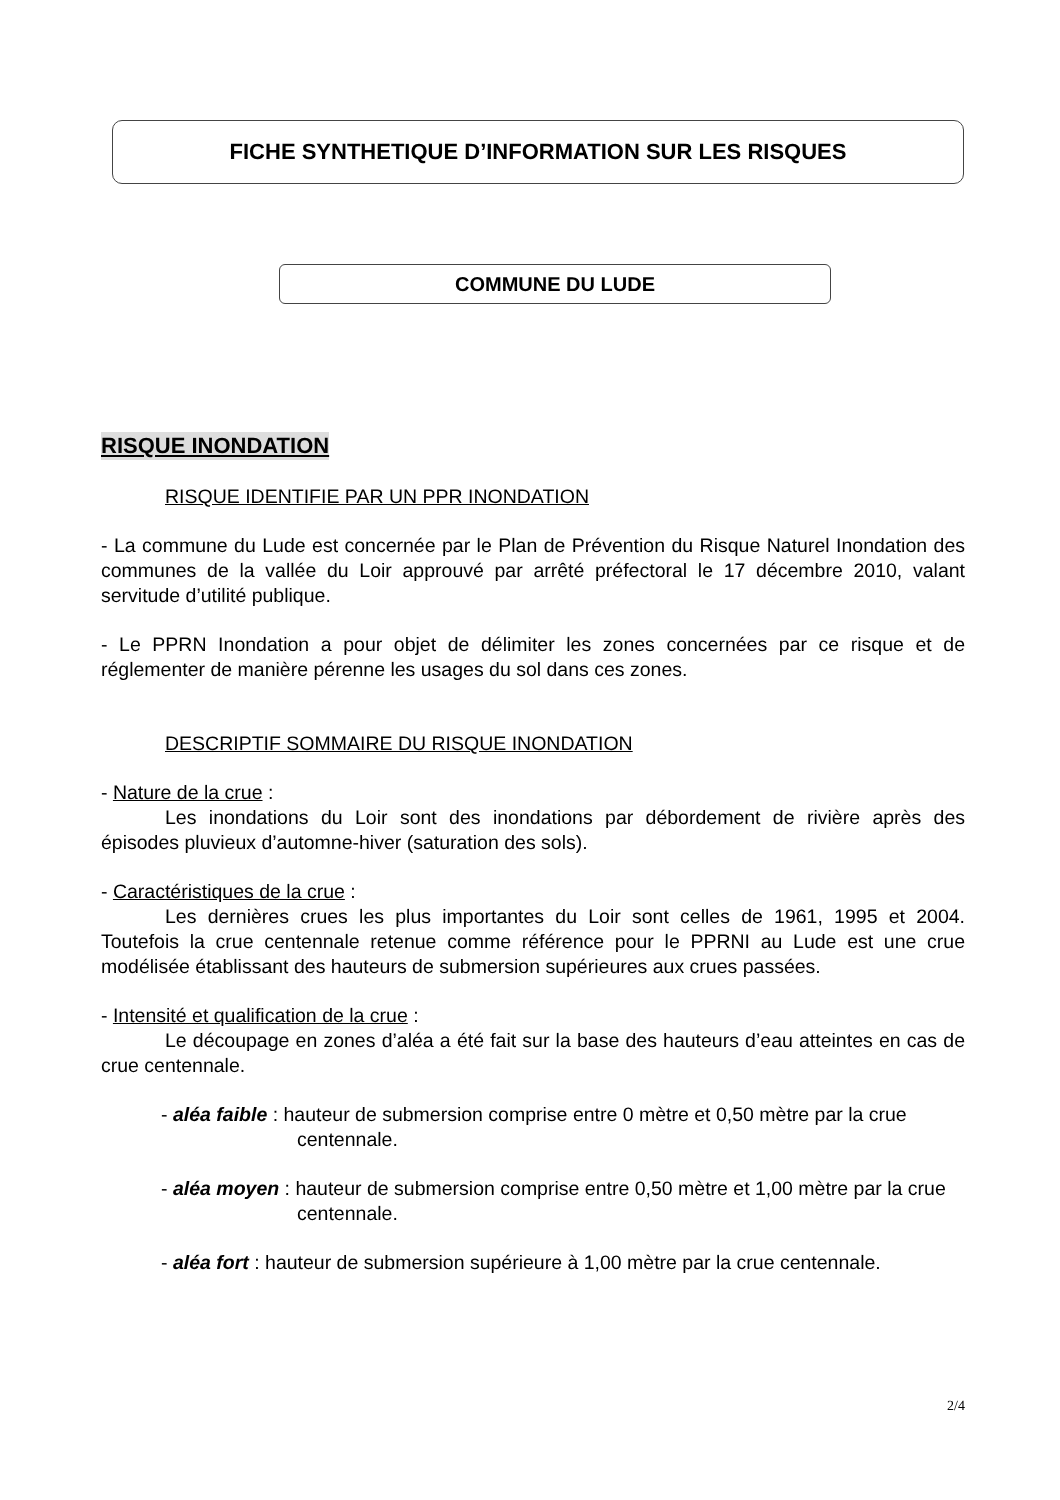FICHE SYNTHETIQUE D’INFORMATION SUR LES RISQUES
COMMUNE DU LUDE
RISQUE INONDATION
RISQUE IDENTIFIE PAR UN PPR INONDATION
- La commune du Lude est concernée par le Plan de Prévention du Risque Naturel Inondation des communes de la vallée du Loir approuvé par arrêté préfectoral le 17 décembre 2010, valant servitude d’utilité publique.
- Le PPRN Inondation a pour objet de délimiter les zones concernées par ce risque et de réglementer de manière pérenne les usages du sol dans ces zones.
DESCRIPTIF SOMMAIRE DU RISQUE INONDATION
- Nature de la crue :
Les inondations du Loir sont des inondations par débordement de rivière après des épisodes pluvieux d’automne-hiver (saturation des sols).
- Caractéristiques de la crue :
Les dernières crues les plus importantes du Loir sont celles de 1961, 1995 et 2004. Toutefois la crue centennale retenue comme référence pour le PPRNI au Lude est une crue modélisée établissant des hauteurs de submersion supérieures aux crues passées.
- Intensité et qualification de la crue :
Le découpage en zones d’aléa a été fait sur la base des hauteurs d’eau atteintes en cas de crue centennale.
- aléa faible : hauteur de submersion comprise entre 0 mètre et 0,50 mètre par la crue centennale.
- aléa moyen : hauteur de submersion comprise entre 0,50 mètre et 1,00 mètre par la crue centennale.
- aléa fort : hauteur de submersion supérieure à 1,00 mètre par la crue centennale.
2/4